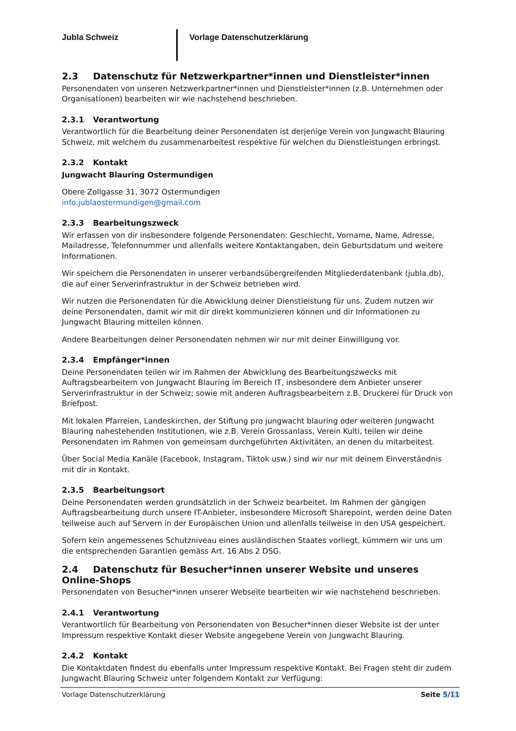Jubla Schweiz Vorlage Datenschutzerklärung
2.3 Datenschutz für Netzwerkpartner*innen und Dienstleister*innen
Personendaten von unseren Netzwerkpartner*innen und Dienstleister*innen (z.B. Unternehmen oder Organisationen) bearbeiten wir wie nachstehend beschrieben.
2.3.1 Verantwortung
Verantwortlich für die Bearbeitung deiner Personendaten ist derjenige Verein von Jungwacht Blauring Schweiz, mit welchem du zusammenarbeitest respektive für welchen du Dienstleistungen erbringst.
2.3.2 Kontakt
Jungwacht Blauring Ostermundigen
Obere Zollgasse 31, 3072 Ostermundigen
info.jublaostermundigen@gmail.com
2.3.3 Bearbeitungszweck
Wir erfassen von dir insbesondere folgende Personendaten: Geschlecht, Vorname, Name, Adresse, Mailadresse, Telefonnummer und allenfalls weitere Kontaktangaben, dein Geburtsdatum und weitere Informationen.
Wir speichern die Personendaten in unserer verbandsübergreifenden Mitgliederdatenbank (jubla.db), die auf einer Serverinfrastruktur in der Schweiz betrieben wird.
Wir nutzen die Personendaten für die Abwicklung deiner Dienstleistung für uns. Zudem nutzen wir deine Personendaten, damit wir mit dir direkt kommunizieren können und dir Informationen zu Jungwacht Blauring mitteilen können.
Andere Bearbeitungen deiner Personendaten nehmen wir nur mit deiner Einwilligung vor.
2.3.4 Empfänger*innen
Deine Personendaten teilen wir im Rahmen der Abwicklung des Bearbeitungszwecks mit Auftragsbearbeitern von Jungwacht Blauring im Bereich IT, insbesondere dem Anbieter unserer Serverinfrastruktur in der Schweiz; sowie mit anderen Auftragsbearbeitern z.B. Druckerei für Druck von Briefpost.
Mit lokalen Pfarreien, Landeskirchen, der Stiftung pro jungwacht blauring oder weiteren Jungwacht Blauring nahestehenden Institutionen, wie z.B. Verein Grossanlass, Verein Kulti, teilen wir deine Personendaten im Rahmen von gemeinsam durchgeführten Aktivitäten, an denen du mitarbeitest.
Über Social Media Kanäle (Facebook, Instagram, Tiktok usw.) sind wir nur mit deinem Einverständnis mit dir in Kontakt.
2.3.5 Bearbeitungsort
Deine Personendaten werden grundsätzlich in der Schweiz bearbeitet. Im Rahmen der gängigen Auftragsbearbeitung durch unsere IT-Anbieter, insbesondere Microsoft Sharepoint, werden deine Daten teilweise auch auf Servern in der Europäischen Union und allenfalls teilweise in den USA gespeichert.
Sofern kein angemessenes Schutzniveau eines ausländischen Staates vorliegt, kümmern wir uns um die entsprechenden Garantien gemäss Art. 16 Abs 2 DSG.
2.4 Datenschutz für Besucher*innen unserer Website und unseres Online-Shops
Personendaten von Besucher*innen unserer Webseite bearbeiten wir wie nachstehend beschrieben.
2.4.1 Verantwortung
Verantwortlich für Bearbeitung von Personendaten von Besucher*innen dieser Website ist der unter Impressum respektive Kontakt dieser Website angegebene Verein von Jungwacht Blauring.
2.4.2 Kontakt
Die Kontaktdaten findest du ebenfalls unter Impressum respektive Kontakt. Bei Fragen steht dir zudem Jungwacht Blauring Schweiz unter folgendem Kontakt zur Verfügung:
Vorlage Datenschutzerklärung Seite 5/11